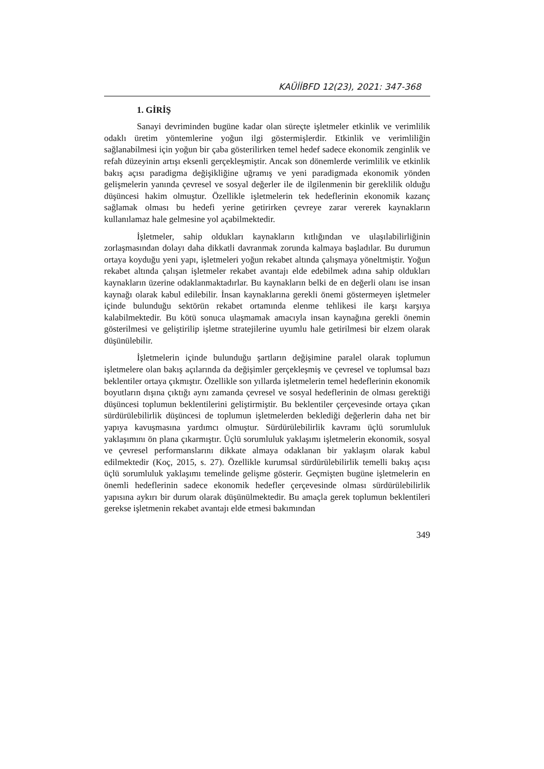KAÜİİBFD 12(23), 2021: 347-368
1. GİRİŞ
Sanayi devriminden bugüne kadar olan süreçte işletmeler etkinlik ve verimlilik odaklı üretim yöntemlerine yoğun ilgi göstermişlerdir. Etkinlik ve verimliliğin sağlanabilmesi için yoğun bir çaba gösterilirken temel hedef sadece ekonomik zenginlik ve refah düzeyinin artışı eksenli gerçekleşmiştir. Ancak son dönemlerde verimlilik ve etkinlik bakış açısı paradigma değişikliğine uğramış ve yeni paradigmada ekonomik yönden gelişmelerin yanında çevresel ve sosyal değerler ile de ilgilenmenin bir gereklilik olduğu düşüncesi hakim olmuştur. Özellikle işletmelerin tek hedeflerinin ekonomik kazanç sağlamak olması bu hedefi yerine getirirken çevreye zarar vererek kaynakların kullanılamaz hale gelmesine yol açabilmektedir.
İşletmeler, sahip oldukları kaynakların kıtlığından ve ulaşılabilirliğinin zorlaşmasından dolayı daha dikkatli davranmak zorunda kalmaya başladılar. Bu durumun ortaya koyduğu yeni yapı, işletmeleri yoğun rekabet altında çalışmaya yöneltmiştir. Yoğun rekabet altında çalışan işletmeler rekabet avantajı elde edebilmek adına sahip oldukları kaynakların üzerine odaklanmaktadırlar. Bu kaynakların belki de en değerli olanı ise insan kaynağı olarak kabul edilebilir. İnsan kaynaklarına gerekli önemi göstermeyen işletmeler içinde bulunduğu sektörün rekabet ortamında elenme tehlikesi ile karşı karşıya kalabilmektedir. Bu kötü sonuca ulaşmamak amacıyla insan kaynağına gerekli önemin gösterilmesi ve geliştirilip işletme stratejilerine uyumlu hale getirilmesi bir elzem olarak düşünülebilir.
İşletmelerin içinde bulunduğu şartların değişimine paralel olarak toplumun işletmelere olan bakış açılarında da değişimler gerçekleşmiş ve çevresel ve toplumsal bazı beklentiler ortaya çıkmıştır. Özellikle son yıllarda işletmelerin temel hedeflerinin ekonomik boyutların dışına çıktığı aynı zamanda çevresel ve sosyal hedeflerinin de olması gerektiği düşüncesi toplumun beklentilerini geliştirmiştir. Bu beklentiler çerçevesinde ortaya çıkan sürdürülebilirlik düşüncesi de toplumun işletmelerden beklediği değerlerin daha net bir yapıya kavuşmasına yardımcı olmuştur. Sürdürülebilirlik kavramı üçlü sorumluluk yaklaşımını ön plana çıkarmıştır. Üçlü sorumluluk yaklaşımı işletmelerin ekonomik, sosyal ve çevresel performanslarını dikkate almaya odaklanan bir yaklaşım olarak kabul edilmektedir (Koç, 2015, s. 27). Özellikle kurumsal sürdürülebilirlik temelli bakış açısı üçlü sorumluluk yaklaşımı temelinde gelişme gösterir. Geçmişten bugüne işletmelerin en önemli hedeflerinin sadece ekonomik hedefler çerçevesinde olması sürdürülebilirlik yapısına aykırı bir durum olarak düşünülmektedir. Bu amaçla gerek toplumun beklentileri gerekse işletmenin rekabet avantajı elde etmesi bakımından
349